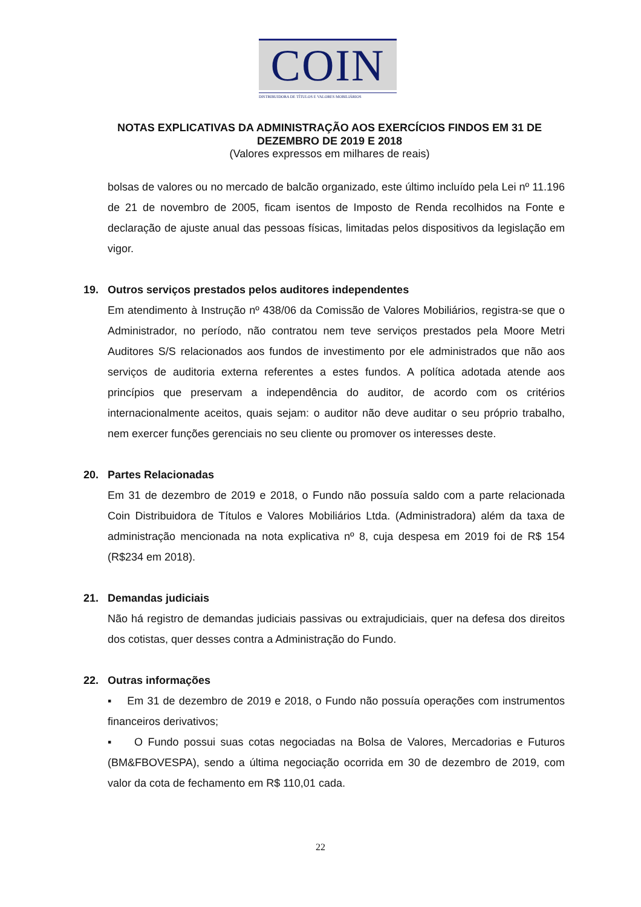COIN
DISTRIBUIDORA DE TÍTULOS E VALORES MOBILIÁRIOS
NOTAS EXPLICATIVAS DA ADMINISTRAÇÃO AOS EXERCÍCIOS FINDOS EM 31 DE DEZEMBRO DE 2019 E 2018
(Valores expressos em milhares de reais)
bolsas de valores ou no mercado de balcão organizado, este último incluído pela Lei nº 11.196 de 21 de novembro de 2005, ficam isentos de Imposto de Renda recolhidos na Fonte e declaração de ajuste anual das pessoas físicas, limitadas pelos dispositivos da legislação em vigor.
19. Outros serviços prestados pelos auditores independentes
Em atendimento à Instrução nº 438/06 da Comissão de Valores Mobiliários, registra-se que o Administrador, no período, não contratou nem teve serviços prestados pela Moore Metri Auditores S/S relacionados aos fundos de investimento por ele administrados que não aos serviços de auditoria externa referentes a estes fundos. A política adotada atende aos princípios que preservam a independência do auditor, de acordo com os critérios internacionalmente aceitos, quais sejam: o auditor não deve auditar o seu próprio trabalho, nem exercer funções gerenciais no seu cliente ou promover os interesses deste.
20. Partes Relacionadas
Em 31 de dezembro de 2019 e 2018, o Fundo não possuía saldo com a parte relacionada Coin Distribuidora de Títulos e Valores Mobiliários Ltda. (Administradora) além da taxa de administração mencionada na nota explicativa nº 8, cuja despesa em 2019 foi de R$ 154 (R$234 em 2018).
21. Demandas judiciais
Não há registro de demandas judiciais passivas ou extrajudiciais, quer na defesa dos direitos dos cotistas, quer desses contra a Administração do Fundo.
22. Outras informações
▪ Em 31 de dezembro de 2019 e 2018, o Fundo não possuía operações com instrumentos financeiros derivativos;
▪ O Fundo possui suas cotas negociadas na Bolsa de Valores, Mercadorias e Futuros (BM&FBOVESPA), sendo a última negociação ocorrida em 30 de dezembro de 2019, com valor da cota de fechamento em R$ 110,01 cada.
22